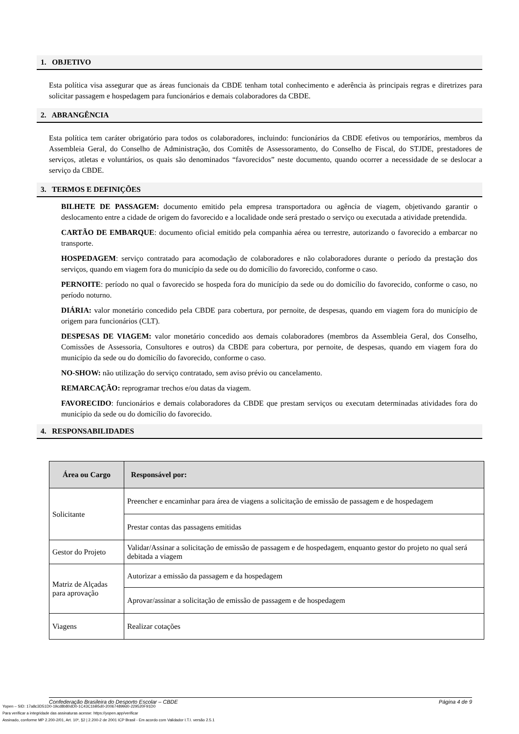1. OBJETIVO
Esta política visa assegurar que as áreas funcionais da CBDE tenham total conhecimento e aderência às principais regras e diretrizes para solicitar passagem e hospedagem para funcionários e demais colaboradores da CBDE.
2. ABRANGÊNCIA
Esta política tem caráter obrigatório para todos os colaboradores, incluindo: funcionários da CBDE efetivos ou temporários, membros da Assembleia Geral, do Conselho de Administração, dos Comitês de Assessoramento, do Conselho de Fiscal, do STJDE, prestadores de serviços, atletas e voluntários, os quais são denominados “favorecidos” neste documento, quando ocorrer a necessidade de se deslocar a serviço da CBDE.
3. TERMOS E DEFINIÇÕES
BILHETE DE PASSAGEM: documento emitido pela empresa transportadora ou agência de viagem, objetivando garantir o deslocamento entre a cidade de origem do favorecido e a localidade onde será prestado o serviço ou executada a atividade pretendida.
CARTÃO DE EMBARQUE: documento oficial emitido pela companhia aérea ou terrestre, autorizando o favorecido a embarcar no transporte.
HOSPEDAGEM: serviço contratado para acomodação de colaboradores e não colaboradores durante o período da prestação dos serviços, quando em viagem fora do município da sede ou do domicílio do favorecido, conforme o caso.
PERNOITE: período no qual o favorecido se hospeda fora do município da sede ou do domicílio do favorecido, conforme o caso, no período noturno.
DIÁRIA: valor monetário concedido pela CBDE para cobertura, por pernoite, de despesas, quando em viagem fora do município de origem para funcionários (CLT).
DESPESAS DE VIAGEM: valor monetário concedido aos demais colaboradores (membros da Assembleia Geral, dos Conselho, Comissões de Assessoria, Consultores e outros) da CBDE para cobertura, por pernoite, de despesas, quando em viagem fora do município da sede ou do domicílio do favorecido, conforme o caso.
NO-SHOW: não utilização do serviço contratado, sem aviso prévio ou cancelamento.
REMARCAÇÃO: reprogramar trechos e/ou datas da viagem.
FAVORECIDO: funcionários e demais colaboradores da CBDE que prestam serviços ou executam determinadas atividades fora do município da sede ou do domicílio do favorecido.
4. RESPONSABILIDADES
| Área ou Cargo | Responsável por: |
| --- | --- |
| Solicitante | Preencher e encaminhar para área de viagens a solicitação de emissão de passagem e de hospedagem |
| | Prestar contas das passagens emitidas |
| Gestor do Projeto | Validar/Assinar a solicitação de emissão de passagem e de hospedagem, enquanto gestor do projeto no qual será debitada a viagem |
| Matriz de Alçadas para aprovação | Autorizar a emissão da passagem e da hospedagem |
| | Aprovar/assinar a solicitação de emissão de passagem e de hospedagem |
| Viagens | Realizar cotações |
Confederação Brasileira do Desporto Escolar – CBDE Página 4 de 9
Yopen – SID: 17a8c3D51D0-19cd8b80dD0-1C43C1bB5d0-200674899d0-229520F91D0
Para verificar a integridade das assinaturas acesse: https://yopen.app/verificar
Assinado, conforme MP 2.200-2/01, Art. 10º, §2 | 2.200-2 de 2001 ICP Brasil - Em acordo com Validador I.T.I. versão 2.5.1